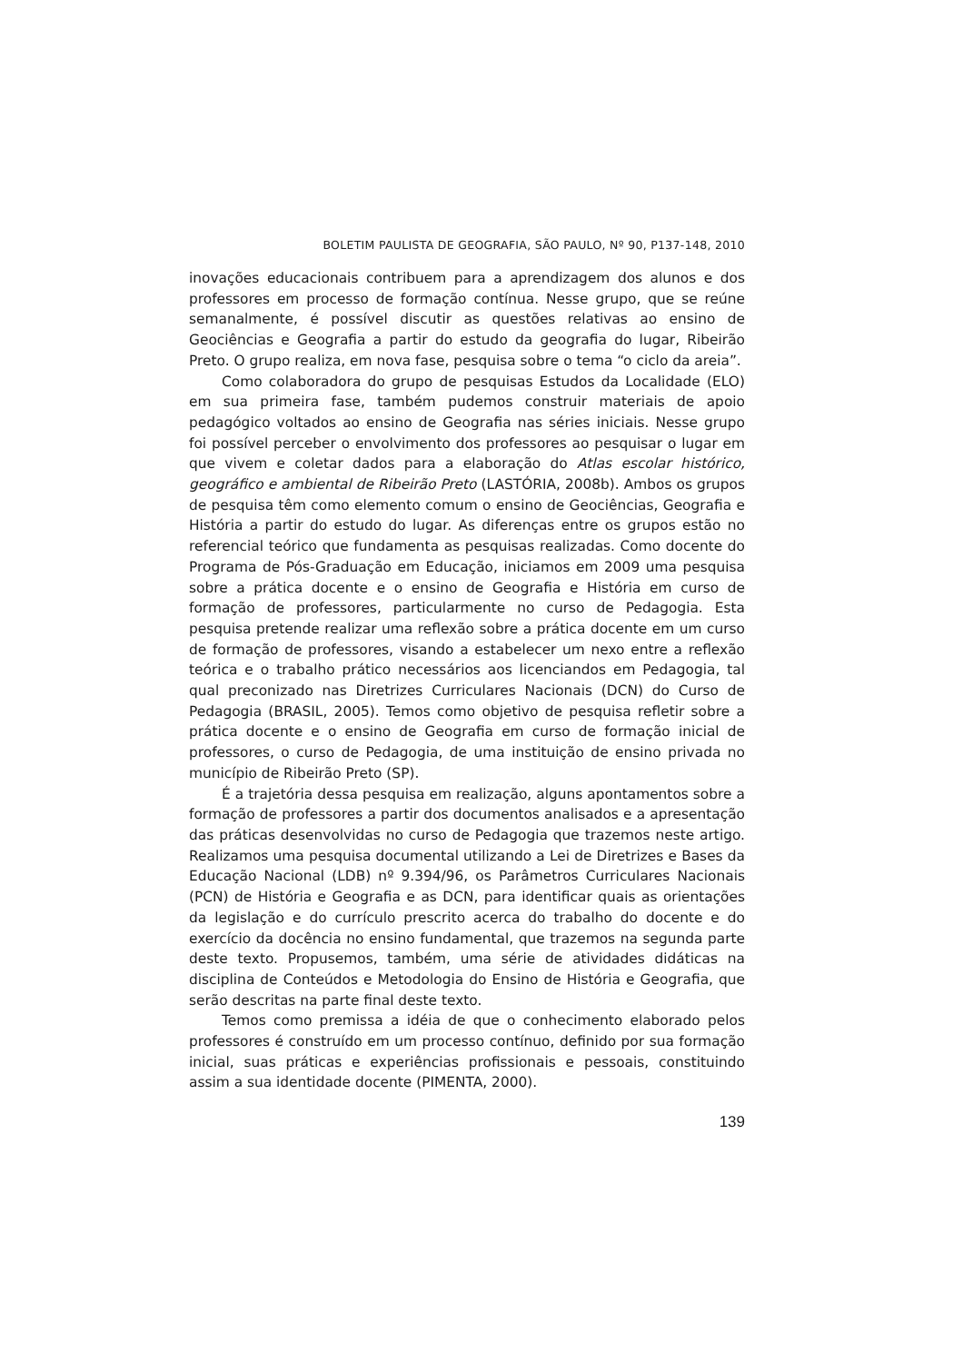BOLETIM PAULISTA DE GEOGRAFIA, SÃO PAULO, Nº 90, P137-148, 2010
inovações educacionais contribuem para a aprendizagem dos alunos e dos professores em processo de formação contínua. Nesse grupo, que se reúne semanalmente, é possível discutir as questões relativas ao ensino de Geociências e Geografia a partir do estudo da geografia do lugar, Ribeirão Preto. O grupo realiza, em nova fase, pesquisa sobre o tema “o ciclo da areia”.
Como colaboradora do grupo de pesquisas Estudos da Localidade (ELO) em sua primeira fase, também pudemos construir materiais de apoio pedagógico voltados ao ensino de Geografia nas séries iniciais. Nesse grupo foi possível perceber o envolvimento dos professores ao pesquisar o lugar em que vivem e coletar dados para a elaboração do Atlas escolar histórico, geográfico e ambiental de Ribeirão Preto (LASTÓRIA, 2008b). Ambos os grupos de pesquisa têm como elemento comum o ensino de Geociências, Geografia e História a partir do estudo do lugar. As diferenças entre os grupos estão no referencial teórico que fundamenta as pesquisas realizadas. Como docente do Programa de Pós-Graduação em Educação, iniciamos em 2009 uma pesquisa sobre a prática docente e o ensino de Geografia e História em curso de formação de professores, particularmente no curso de Pedagogia. Esta pesquisa pretende realizar uma reflexão sobre a prática docente em um curso de formação de professores, visando a estabelecer um nexo entre a reflexão teórica e o trabalho prático necessários aos licenciandos em Pedagogia, tal qual preconizado nas Diretrizes Curriculares Nacionais (DCN) do Curso de Pedagogia (BRASIL, 2005). Temos como objetivo de pesquisa refletir sobre a prática docente e o ensino de Geografia em curso de formação inicial de professores, o curso de Pedagogia, de uma instituição de ensino privada no município de Ribeirão Preto (SP).
É a trajetória dessa pesquisa em realização, alguns apontamentos sobre a formação de professores a partir dos documentos analisados e a apresentação das práticas desenvolvidas no curso de Pedagogia que trazemos neste artigo. Realizamos uma pesquisa documental utilizando a Lei de Diretrizes e Bases da Educação Nacional (LDB) nº 9.394/96, os Parâmetros Curriculares Nacionais (PCN) de História e Geografia e as DCN, para identificar quais as orientações da legislação e do currículo prescrito acerca do trabalho do docente e do exercício da docência no ensino fundamental, que trazemos na segunda parte deste texto. Propusemos, também, uma série de atividades didáticas na disciplina de Conteúdos e Metodologia do Ensino de História e Geografia, que serão descritas na parte final deste texto.
Temos como premissa a idéia de que o conhecimento elaborado pelos professores é construído em um processo contínuo, definido por sua formação inicial, suas práticas e experiências profissionais e pessoais, constituindo assim a sua identidade docente (PIMENTA, 2000).
139